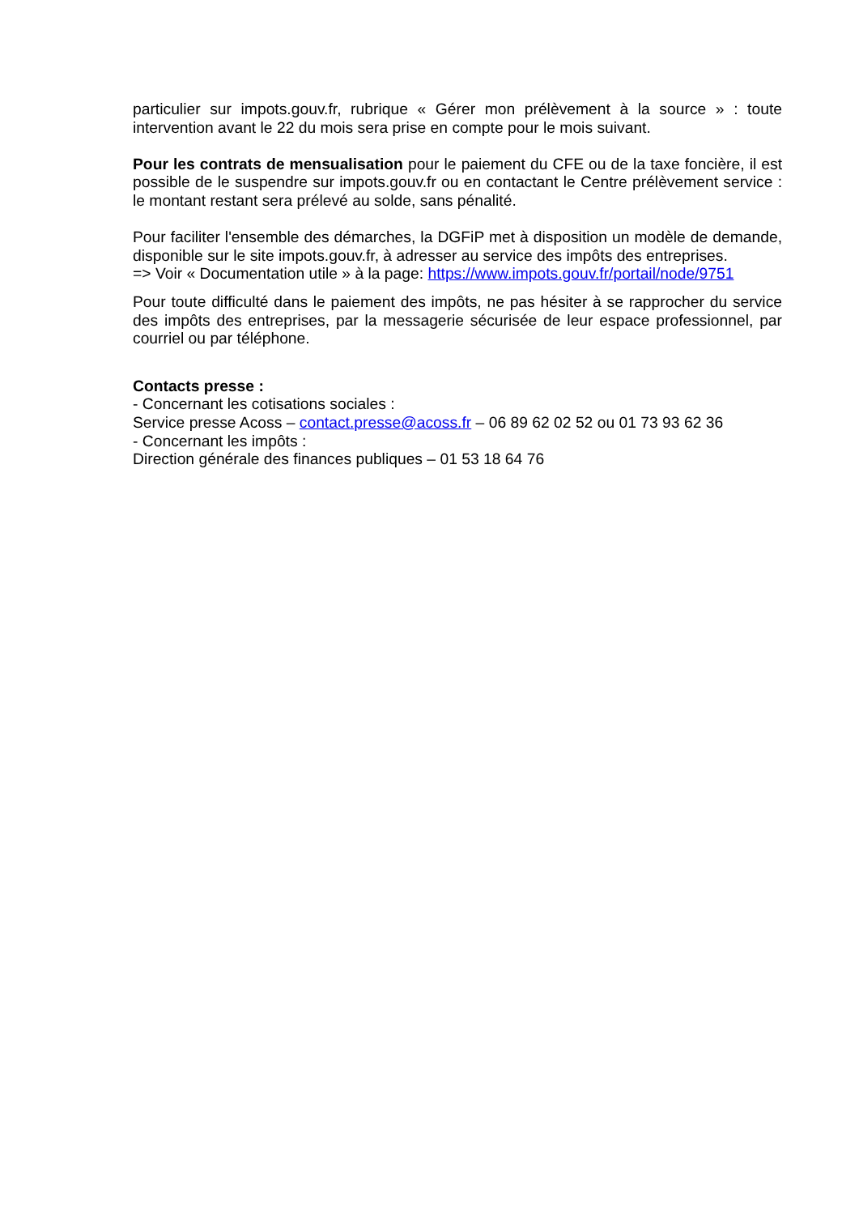particulier sur impots.gouv.fr, rubrique « Gérer mon prélèvement à la source » : toute intervention avant le 22 du mois sera prise en compte pour le mois suivant.
Pour les contrats de mensualisation pour le paiement du CFE ou de la taxe foncière, il est possible de le suspendre sur impots.gouv.fr ou en contactant le Centre prélèvement service : le montant restant sera prélevé au solde, sans pénalité.
Pour faciliter l'ensemble des démarches, la DGFiP met à disposition un modèle de demande, disponible sur le site impots.gouv.fr, à adresser au service des impôts des entreprises.
=> Voir « Documentation utile » à la page: https://www.impots.gouv.fr/portail/node/9751
Pour toute difficulté dans le paiement des impôts, ne pas hésiter à se rapprocher du service des impôts des entreprises, par la messagerie sécurisée de leur espace professionnel, par courriel ou par téléphone.
Contacts presse :
- Concernant les cotisations sociales :
Service presse Acoss – contact.presse@acoss.fr – 06 89 62 02 52 ou 01 73 93 62 36
- Concernant les impôts :
Direction générale des finances publiques – 01 53 18 64 76